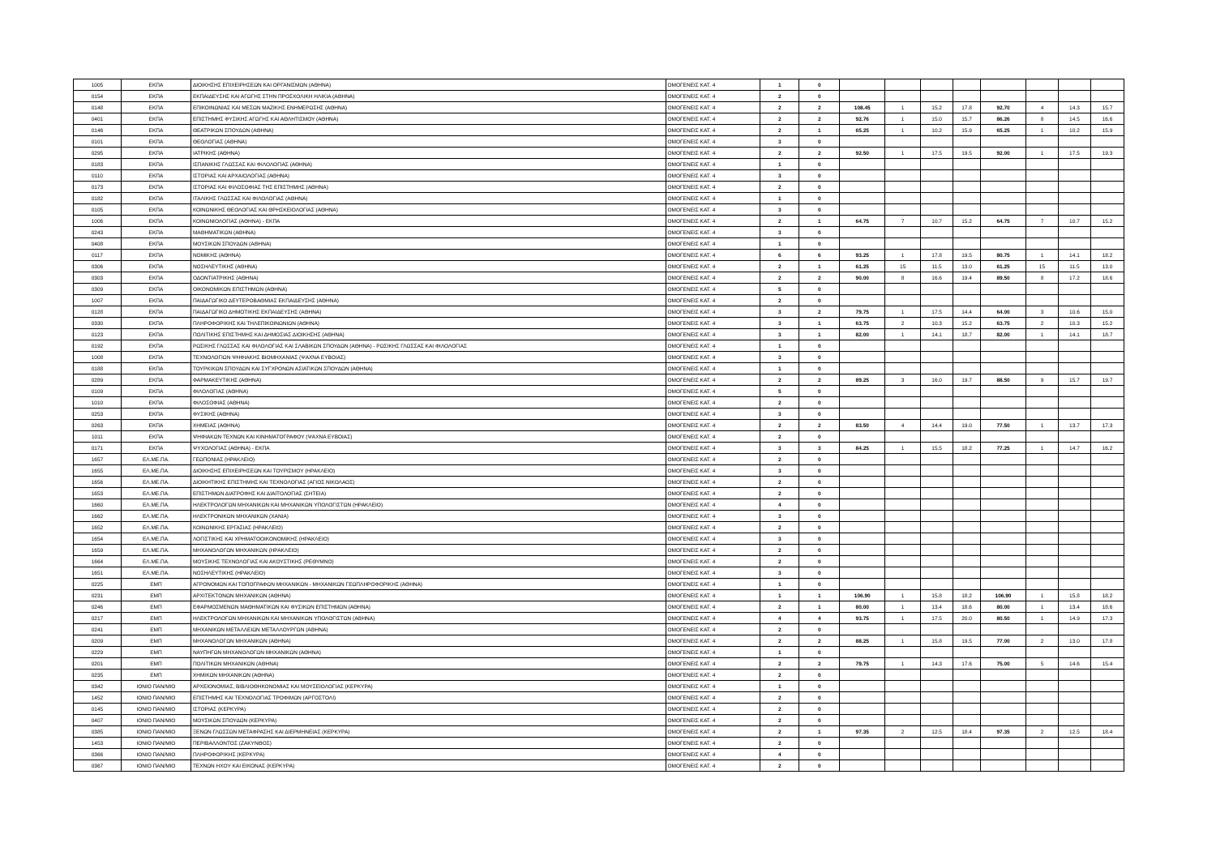| 1005 | ΕΚΠΑ | ΔΙΟΙΚΗΣΗΣ ΕΠΙΧΕΙΡΗΣΕΩΝ ΚΑΙ ΟΡΓΑΝΙΣΜΩΝ (ΑΘΗΝΑ) | ΟΜΟΓΕΝΕΙΣ ΚΑΤ. 4 | 1 | 0 | | | | | | | | |
| 0154 | ΕΚΠΑ | ΕΚΠΑΙΔΕΥΣΗΣ ΚΑΙ ΑΓΩΓΗΣ ΣΤΗΝ ΠΡΟΣΧΟΛΙΚΗ ΗΛΙΚΙΑ (ΑΘΗΝΑ) | ΟΜΟΓΕΝΕΙΣ ΚΑΤ. 4 | 2 | 0 | | | | | | | | |
| 0148 | ΕΚΠΑ | ΕΠΙΚΟΙΝΩΝΙΑΣ ΚΑΙ ΜΕΣΩΝ ΜΑΖΙΚΗΣ ΕΝΗΜΕΡΩΣΗΣ (ΑΘΗΝΑ) | ΟΜΟΓΕΝΕΙΣ ΚΑΤ. 4 | 2 | 2 | 108.45 | 1 | 15.2 | 17.8 | 92.70 | 4 | 14.3 | 15.7 |
| 0401 | ΕΚΠΑ | ΕΠΙΣΤΗΜΗΣ ΦΥΣΙΚΗΣ ΑΓΩΓΗΣ ΚΑΙ ΑΘΛΗΤΙΣΜΟΥ (ΑΘΗΝΑ) | ΟΜΟΓΕΝΕΙΣ ΚΑΤ. 4 | 2 | 2 | 92.76 | 1 | 15.0 | 15.7 | 86.26 | 8 | 14.5 | 16.6 |
| 0146 | ΕΚΠΑ | ΘΕΑΤΡΙΚΩΝ ΣΠΟΥΔΩΝ (ΑΘΗΝΑ) | ΟΜΟΓΕΝΕΙΣ ΚΑΤ. 4 | 2 | 1 | 65.25 | 1 | 10.2 | 15.9 | 65.25 | 1 | 10.2 | 15.9 |
| 0101 | ΕΚΠΑ | ΘΕΟΛΟΓΙΑΣ (ΑΘΗΝΑ) | ΟΜΟΓΕΝΕΙΣ ΚΑΤ. 4 | 3 | 0 | | | | | | | | |
| 0295 | ΕΚΠΑ | ΙΑΤΡΙΚΗΣ (ΑΘΗΝΑ) | ΟΜΟΓΕΝΕΙΣ ΚΑΤ. 4 | 2 | 2 | 92.50 | 1 | 17.5 | 19.5 | 92.00 | 1 | 17.5 | 19.3 |
| 0183 | ΕΚΠΑ | ΙΣΠΑΝΙΚΗΣ ΓΛΩΣΣΑΣ ΚΑΙ ΦΙΛΟΛΟΓΙΑΣ (ΑΘΗΝΑ) | ΟΜΟΓΕΝΕΙΣ ΚΑΤ. 4 | 1 | 0 | | | | | | | | |
| 0110 | ΕΚΠΑ | ΙΣΤΟΡΙΑΣ ΚΑΙ ΑΡΧΑΙΟΛΟΓΙΑΣ (ΑΘΗΝΑ) | ΟΜΟΓΕΝΕΙΣ ΚΑΤ. 4 | 3 | 0 | | | | | | | | |
| 0173 | ΕΚΠΑ | ΙΣΤΟΡΙΑΣ ΚΑΙ ΦΙΛΟΣΟΦΙΑΣ ΤΗΣ ΕΠΙΣΤΗΜΗΣ (ΑΘΗΝΑ) | ΟΜΟΓΕΝΕΙΣ ΚΑΤ. 4 | 2 | 0 | | | | | | | | |
| 0182 | ΕΚΠΑ | ΙΤΑΛΙΚΗΣ ΓΛΩΣΣΑΣ ΚΑΙ ΦΙΛΟΛΟΓΙΑΣ (ΑΘΗΝΑ) | ΟΜΟΓΕΝΕΙΣ ΚΑΤ. 4 | 1 | 0 | | | | | | | | |
| 0105 | ΕΚΠΑ | ΚΟΙΝΩΝΙΚΗΣ ΘΕΟΛΟΓΙΑΣ ΚΑΙ ΘΡΗΣΚΕΙΟΛΟΓΙΑΣ (ΑΘΗΝΑ) | ΟΜΟΓΕΝΕΙΣ ΚΑΤ. 4 | 3 | 0 | | | | | | | | |
| 1006 | ΕΚΠΑ | ΚΟΙΝΩΝΙΟΛΟΓΙΑΣ (ΑΘΗΝΑ) - ΕΚΠΑ | ΟΜΟΓΕΝΕΙΣ ΚΑΤ. 4 | 2 | 1 | 64.75 | 7 | 10.7 | 15.2 | 64.75 | 7 | 10.7 | 15.2 |
| 0243 | ΕΚΠΑ | ΜΑΘΗΜΑΤΙΚΩΝ (ΑΘΗΝΑ) | ΟΜΟΓΕΝΕΙΣ ΚΑΤ. 4 | 3 | 0 | | | | | | | | |
| 0408 | ΕΚΠΑ | ΜΟΥΣΙΚΩΝ ΣΠΟΥΔΩΝ (ΑΘΗΝΑ) | ΟΜΟΓΕΝΕΙΣ ΚΑΤ. 4 | 1 | 0 | | | | | | | | |
| 0117 | ΕΚΠΑ | ΝΟΜΙΚΗΣ (ΑΘΗΝΑ) | ΟΜΟΓΕΝΕΙΣ ΚΑΤ. 4 | 6 | 6 | 93.25 | 1 | 17.8 | 19.5 | 80.75 | 1 | 14.1 | 18.2 |
| 0306 | ΕΚΠΑ | ΝΟΣΗΛΕΥΤΙΚΗΣ (ΑΘΗΝΑ) | ΟΜΟΓΕΝΕΙΣ ΚΑΤ. 4 | 2 | 1 | 61.25 | 15 | 11.5 | 13.0 | 61.25 | 15 | 11.5 | 13.0 |
| 0303 | ΕΚΠΑ | ΟΔΟΝΤΙΑΤΡΙΚΗΣ (ΑΘΗΝΑ) | ΟΜΟΓΕΝΕΙΣ ΚΑΤ. 4 | 2 | 2 | 90.00 | 8 | 16.6 | 19.4 | 89.50 | 8 | 17.2 | 18.6 |
| 0309 | ΕΚΠΑ | ΟΙΚΟΝΟΜΙΚΩΝ ΕΠΙΣΤΗΜΩΝ (ΑΘΗΝΑ) | ΟΜΟΓΕΝΕΙΣ ΚΑΤ. 4 | 5 | 0 | | | | | | | | |
| 1007 | ΕΚΠΑ | ΠΑΙΔΑΓΩΓΙΚΟ ΔΕΥΤΕΡΟΒΑΘΜΙΑΣ ΕΚΠΑΙΔΕΥΣΗΣ (ΑΘΗΝΑ) | ΟΜΟΓΕΝΕΙΣ ΚΑΤ. 4 | 2 | 0 | | | | | | | | |
| 0128 | ΕΚΠΑ | ΠΑΙΔΑΓΩΓΙΚΟ ΔΗΜΟΤΙΚΗΣ ΕΚΠΑΙΔΕΥΣΗΣ (ΑΘΗΝΑ) | ΟΜΟΓΕΝΕΙΣ ΚΑΤ. 4 | 3 | 2 | 79.75 | 1 | 17.5 | 14.4 | 64.00 | 3 | 10.6 | 15.0 |
| 0330 | ΕΚΠΑ | ΠΛΗΡΟΦΟΡΙΚΗΣ ΚΑΙ ΤΗΛΕΠΙΚΟΙΝΩΝΙΩΝ (ΑΘΗΝΑ) | ΟΜΟΓΕΝΕΙΣ ΚΑΤ. 4 | 3 | 1 | 63.75 | 2 | 10.3 | 15.2 | 63.75 | 2 | 10.3 | 15.2 |
| 0123 | ΕΚΠΑ | ΠΟΛΙΤΙΚΗΣ ΕΠΙΣΤΗΜΗΣ ΚΑΙ ΔΗΜΟΣΙΑΣ ΔΙΟΙΚΗΣΗΣ (ΑΘΗΝΑ) | ΟΜΟΓΕΝΕΙΣ ΚΑΤ. 4 | 3 | 1 | 82.00 | 1 | 14.1 | 18.7 | 82.00 | 1 | 14.1 | 18.7 |
| 0192 | ΕΚΠΑ | ΡΩΣΙΚΗΣ ΓΛΩΣΣΑΣ ΚΑΙ ΦΙΛΟΛΟΓΙΑΣ ΚΑΙ ΣΛΑΒΙΚΩΝ ΣΠΟΥΔΩΝ (ΑΘΗΝΑ) - ΡΩΣΙΚΗΣ ΓΛΩΣΣΑΣ ΚΑΙ ΦΙΛΟΛΟΓΙΑΣ | ΟΜΟΓΕΝΕΙΣ ΚΑΤ. 4 | 1 | 0 | | | | | | | | |
| 1008 | ΕΚΠΑ | ΤΕΧΝΟΛΟΓΙΩΝ ΨΗΦΙΑΚΗΣ ΒΙΟΜΗΧΑΝΙΑΣ (ΨΑΧΝΑ ΕΥΒΟΙΑΣ) | ΟΜΟΓΕΝΕΙΣ ΚΑΤ. 4 | 3 | 0 | | | | | | | | |
| 0188 | ΕΚΠΑ | ΤΟΥΡΚΙΚΩΝ ΣΠΟΥΔΩΝ ΚΑΙ ΣΥΓΧΡΟΝΩΝ ΑΣΙΑΤΙΚΩΝ ΣΠΟΥΔΩΝ (ΑΘΗΝΑ) | ΟΜΟΓΕΝΕΙΣ ΚΑΤ. 4 | 1 | 0 | | | | | | | | |
| 0289 | ΕΚΠΑ | ΦΑΡΜΑΚΕΥΤΙΚΗΣ (ΑΘΗΝΑ) | ΟΜΟΓΕΝΕΙΣ ΚΑΤ. 4 | 2 | 2 | 89.25 | 3 | 16.0 | 19.7 | 88.50 | 9 | 15.7 | 19.7 |
| 0109 | ΕΚΠΑ | ΦΙΛΟΛΟΓΙΑΣ (ΑΘΗΝΑ) | ΟΜΟΓΕΝΕΙΣ ΚΑΤ. 4 | 5 | 0 | | | | | | | | |
| 1010 | ΕΚΠΑ | ΦΙΛΟΣΟΦΙΑΣ (ΑΘΗΝΑ) | ΟΜΟΓΕΝΕΙΣ ΚΑΤ. 4 | 2 | 0 | | | | | | | | |
| 0253 | ΕΚΠΑ | ΦΥΣΙΚΗΣ (ΑΘΗΝΑ) | ΟΜΟΓΕΝΕΙΣ ΚΑΤ. 4 | 3 | 0 | | | | | | | | |
| 0263 | ΕΚΠΑ | ΧΗΜΕΙΑΣ (ΑΘΗΝΑ) | ΟΜΟΓΕΝΕΙΣ ΚΑΤ. 4 | 2 | 2 | 83.50 | 4 | 14.4 | 19.0 | 77.50 | 1 | 13.7 | 17.3 |
| 1011 | ΕΚΠΑ | ΨΗΦΙΑΚΩΝ ΤΕΧΝΩΝ ΚΑΙ ΚΙΝΗΜΑΤΟΓΡΑΦΟΥ (ΨΑΧΝΑ ΕΥΒΟΙΑΣ) | ΟΜΟΓΕΝΕΙΣ ΚΑΤ. 4 | 2 | 0 | | | | | | | | |
| 0171 | ΕΚΠΑ | ΨΥΧΟΛΟΓΙΑΣ (ΑΘΗΝΑ) - ΕΚΠΑ | ΟΜΟΓΕΝΕΙΣ ΚΑΤ. 4 | 3 | 3 | 84.25 | 1 | 15.5 | 18.2 | 77.25 | 1 | 14.7 | 16.2 |
| 1657 | ΕΛ.ΜΕ.ΠΑ. | ΓΕΩΠΟΝΙΑΣ (ΗΡΑΚΛΕΙΟ) | ΟΜΟΓΕΝΕΙΣ ΚΑΤ. 4 | 2 | 0 | | | | | | | | |
| 1655 | ΕΛ.ΜΕ.ΠΑ. | ΔΙΟΙΚΗΣΗΣ ΕΠΙΧΕΙΡΗΣΕΩΝ ΚΑΙ ΤΟΥΡΙΣΜΟΥ (ΗΡΑΚΛΕΙΟ) | ΟΜΟΓΕΝΕΙΣ ΚΑΤ. 4 | 3 | 0 | | | | | | | | |
| 1656 | ΕΛ.ΜΕ.ΠΑ. | ΔΙΟΙΚΗΤΙΚΗΣ ΕΠΙΣΤΗΜΗΣ ΚΑΙ ΤΕΧΝΟΛΟΓΙΑΣ (ΑΓΙΟΣ ΝΙΚΟΛΑΟΣ) | ΟΜΟΓΕΝΕΙΣ ΚΑΤ. 4 | 2 | 0 | | | | | | | | |
| 1653 | ΕΛ.ΜΕ.ΠΑ. | ΕΠΙΣΤΗΜΩΝ ΔΙΑΤΡΟΦΗΣ ΚΑΙ ΔΙΑΙΤΟΛΟΓΙΑΣ (ΣΗΤΕΙΑ) | ΟΜΟΓΕΝΕΙΣ ΚΑΤ. 4 | 2 | 0 | | | | | | | | |
| 1660 | ΕΛ.ΜΕ.ΠΑ. | ΗΛΕΚΤΡΟΛΟΓΩΝ ΜΗΧΑΝΙΚΩΝ ΚΑΙ ΜΗΧΑΝΙΚΩΝ ΥΠΟΛΟΓΙΣΤΩΝ (ΗΡΑΚΛΕΙΟ) | ΟΜΟΓΕΝΕΙΣ ΚΑΤ. 4 | 4 | 0 | | | | | | | | |
| 1662 | ΕΛ.ΜΕ.ΠΑ. | ΗΛΕΚΤΡΟΝΙΚΩΝ ΜΗΧΑΝΙΚΩΝ (ΧΑΝΙΑ) | ΟΜΟΓΕΝΕΙΣ ΚΑΤ. 4 | 3 | 0 | | | | | | | | |
| 1652 | ΕΛ.ΜΕ.ΠΑ. | ΚΟΙΝΩΝΙΚΗΣ ΕΡΓΑΣΙΑΣ (ΗΡΑΚΛΕΙΟ) | ΟΜΟΓΕΝΕΙΣ ΚΑΤ. 4 | 2 | 0 | | | | | | | | |
| 1654 | ΕΛ.ΜΕ.ΠΑ. | ΛΟΓΙΣΤΙΚΗΣ ΚΑΙ ΧΡΗΜΑΤΟΟΙΚΟΝΟΜΙΚΗΣ (ΗΡΑΚΛΕΙΟ) | ΟΜΟΓΕΝΕΙΣ ΚΑΤ. 4 | 3 | 0 | | | | | | | | |
| 1659 | ΕΛ.ΜΕ.ΠΑ. | ΜΗΧΑΝΟΛΟΓΩΝ ΜΗΧΑΝΙΚΩΝ (ΗΡΑΚΛΕΙΟ) | ΟΜΟΓΕΝΕΙΣ ΚΑΤ. 4 | 2 | 0 | | | | | | | | |
| 1664 | ΕΛ.ΜΕ.ΠΑ. | ΜΟΥΣΙΚΗΣ ΤΕΧΝΟΛΟΓΙΑΣ ΚΑΙ ΑΚΟΥΣΤΙΚΗΣ (ΡΕΘΥΜΝΟ) | ΟΜΟΓΕΝΕΙΣ ΚΑΤ. 4 | 2 | 0 | | | | | | | | |
| 1651 | ΕΛ.ΜΕ.ΠΑ. | ΝΟΣΗΛΕΥΤΙΚΗΣ (ΗΡΑΚΛΕΙΟ) | ΟΜΟΓΕΝΕΙΣ ΚΑΤ. 4 | 3 | 0 | | | | | | | | |
| 0225 | ΕΜΠ | ΑΓΡΟΝΟΜΩΝ ΚΑΙ ΤΟΠΟΓΡΑΦΩΝ ΜΗΧΑΝΙΚΩΝ - ΜΗΧΑΝΙΚΩΝ ΓΕΩΠΛΗΡΟΦΟΡΙΚΗΣ (ΑΘΗΝΑ) | ΟΜΟΓΕΝΕΙΣ ΚΑΤ. 4 | 1 | 0 | | | | | | | | |
| 0231 | ΕΜΠ | ΑΡΧΙΤΕΚΤΟΝΩΝ ΜΗΧΑΝΙΚΩΝ (ΑΘΗΝΑ) | ΟΜΟΓΕΝΕΙΣ ΚΑΤ. 4 | 1 | 1 | 106.90 | 1 | 15.8 | 18.2 | 106.90 | 1 | 15.8 | 18.2 |
| 0246 | ΕΜΠ | ΕΦΑΡΜΟΣΜΕΝΩΝ ΜΑΘΗΜΑΤΙΚΩΝ ΚΑΙ ΦΥΣΙΚΩΝ ΕΠΙΣΤΗΜΩΝ (ΑΘΗΝΑ) | ΟΜΟΓΕΝΕΙΣ ΚΑΤ. 4 | 2 | 1 | 80.00 | 1 | 13.4 | 18.6 | 80.00 | 1 | 13.4 | 18.6 |
| 0217 | ΕΜΠ | ΗΛΕΚΤΡΟΛΟΓΩΝ ΜΗΧΑΝΙΚΩΝ ΚΑΙ ΜΗΧΑΝΙΚΩΝ ΥΠΟΛΟΓΙΣΤΩΝ (ΑΘΗΝΑ) | ΟΜΟΓΕΝΕΙΣ ΚΑΤ. 4 | 4 | 4 | 93.75 | 1 | 17.5 | 20.0 | 80.50 | 1 | 14.9 | 17.3 |
| 0241 | ΕΜΠ | ΜΗΧΑΝΙΚΩΝ ΜΕΤΑΛΛΕΙΩΝ ΜΕΤΑΛΛΟΥΡΓΩΝ (ΑΘΗΝΑ) | ΟΜΟΓΕΝΕΙΣ ΚΑΤ. 4 | 2 | 0 | | | | | | | | |
| 0209 | ΕΜΠ | ΜΗΧΑΝΟΛΟΓΩΝ ΜΗΧΑΝΙΚΩΝ (ΑΘΗΝΑ) | ΟΜΟΓΕΝΕΙΣ ΚΑΤ. 4 | 2 | 2 | 88.25 | 1 | 15.8 | 19.5 | 77.00 | 2 | 13.0 | 17.8 |
| 0229 | ΕΜΠ | ΝΑΥΠΗΓΩΝ ΜΗΧΑΝΟΛΟΓΩΝ ΜΗΧΑΝΙΚΩΝ (ΑΘΗΝΑ) | ΟΜΟΓΕΝΕΙΣ ΚΑΤ. 4 | 1 | 0 | | | | | | | | |
| 0201 | ΕΜΠ | ΠΟΛΙΤΙΚΩΝ ΜΗΧΑΝΙΚΩΝ (ΑΘΗΝΑ) | ΟΜΟΓΕΝΕΙΣ ΚΑΤ. 4 | 2 | 2 | 79.75 | 1 | 14.3 | 17.6 | 75.00 | 5 | 14.6 | 15.4 |
| 0235 | ΕΜΠ | ΧΗΜΙΚΩΝ ΜΗΧΑΝΙΚΩΝ (ΑΘΗΝΑ) | ΟΜΟΓΕΝΕΙΣ ΚΑΤ. 4 | 2 | 0 | | | | | | | | |
| 0342 | ΙΟΝΙΟ ΠΑΝ/ΜΙΟ | ΑΡΧΕΙΟΝΟΜΙΑΣ, ΒΙΒΛΙΟΘΗΚΟΝΟΜΙΑΣ ΚΑΙ ΜΟΥΣΕΙΟΛΟΓΙΑΣ (ΚΕΡΚΥΡΑ) | ΟΜΟΓΕΝΕΙΣ ΚΑΤ. 4 | 1 | 0 | | | | | | | | |
| 1452 | ΙΟΝΙΟ ΠΑΝ/ΜΙΟ | ΕΠΙΣΤΗΜΗΣ ΚΑΙ ΤΕΧΝΟΛΟΓΙΑΣ ΤΡΟΦΙΜΩΝ (ΑΡΓΟΣΤΟΛΙ) | ΟΜΟΓΕΝΕΙΣ ΚΑΤ. 4 | 2 | 0 | | | | | | | | |
| 0145 | ΙΟΝΙΟ ΠΑΝ/ΜΙΟ | ΙΣΤΟΡΙΑΣ (ΚΕΡΚΥΡΑ) | ΟΜΟΓΕΝΕΙΣ ΚΑΤ. 4 | 2 | 0 | | | | | | | | |
| 0407 | ΙΟΝΙΟ ΠΑΝ/ΜΙΟ | ΜΟΥΣΙΚΩΝ ΣΠΟΥΔΩΝ (ΚΕΡΚΥΡΑ) | ΟΜΟΓΕΝΕΙΣ ΚΑΤ. 4 | 2 | 0 | | | | | | | | |
| 0385 | ΙΟΝΙΟ ΠΑΝ/ΜΙΟ | ΞΕΝΩΝ ΓΛΩΣΣΩΝ ΜΕΤΑΦΡΑΣΗΣ ΚΑΙ ΔΙΕΡΜΗΝΕΙΑΣ (ΚΕΡΚΥΡΑ) | ΟΜΟΓΕΝΕΙΣ ΚΑΤ. 4 | 2 | 1 | 97.35 | 2 | 12.5 | 18.4 | 97.35 | 2 | 12.5 | 18.4 |
| 1453 | ΙΟΝΙΟ ΠΑΝ/ΜΙΟ | ΠΕΡΙΒΑΛΛΟΝΤΟΣ (ΖΑΚΥΝΘΟΣ) | ΟΜΟΓΕΝΕΙΣ ΚΑΤ. 4 | 2 | 0 | | | | | | | | |
| 0366 | ΙΟΝΙΟ ΠΑΝ/ΜΙΟ | ΠΛΗΡΟΦΟΡΙΚΗΣ (ΚΕΡΚΥΡΑ) | ΟΜΟΓΕΝΕΙΣ ΚΑΤ. 4 | 4 | 0 | | | | | | | | |
| 0367 | ΙΟΝΙΟ ΠΑΝ/ΜΙΟ | ΤΕΧΝΩΝ ΗΧΟΥ ΚΑΙ ΕΙΚΟΝΑΣ (ΚΕΡΚΥΡΑ) | ΟΜΟΓΕΝΕΙΣ ΚΑΤ. 4 | 2 | 0 | | | | | | | | |